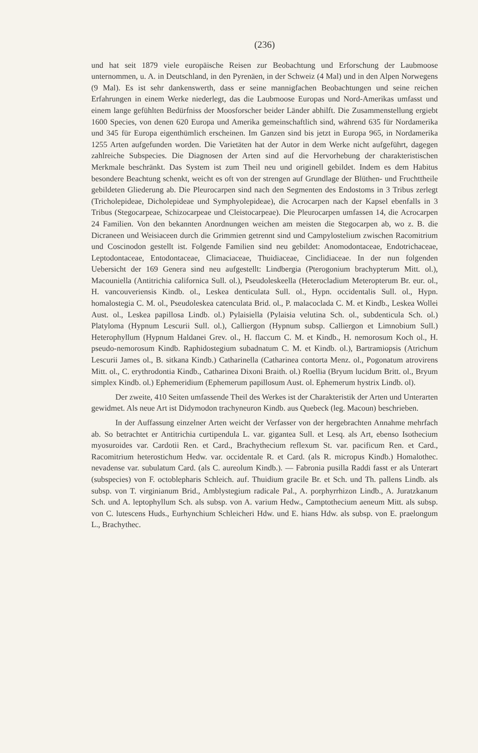(236)
und hat seit 1879 viele europäische Reisen zur Beobachtung und Erforschung der Laubmoose unternommen, u. A. in Deutschland, in den Pyrenäen, in der Schweiz (4 Mal) und in den Alpen Norwegens (9 Mal). Es ist sehr dankenswerth, dass er seine mannigfachen Beobachtungen und seine reichen Erfahrungen in einem Werke niederlegt, das die Laubmoose Europas und Nord-Amerikas umfasst und einem lange gefühlten Bedürfniss der Moosforscher beider Länder abhilft. Die Zusammenstellung ergiebt 1600 Species, von denen 620 Europa und Amerika gemeinschaftlich sind, während 635 für Nordamerika und 345 für Europa eigenthümlich erscheinen. Im Ganzen sind bis jetzt in Europa 965, in Nordamerika 1255 Arten aufgefunden worden. Die Varietäten hat der Autor in dem Werke nicht aufgeführt, dagegen zahlreiche Subspecies. Die Diagnosen der Arten sind auf die Hervorhebung der charakteristischen Merkmale beschränkt. Das System ist zum Theil neu und originell gebildet. Indem es dem Habitus besondere Beachtung schenkt, weicht es oft von der strengen auf Grundlage der Blüthen- und Fruchttheile gebildeten Gliederung ab. Die Pleurocarpen sind nach den Segmenten des Endostoms in 3 Tribus zerlegt (Tricholepideae, Dicholepideae und Symphyolepideae), die Acrocarpen nach der Kapsel ebenfalls in 3 Tribus (Stegocarpeae, Schizocarpeae und Cleistocarpeae). Die Pleurocarpen umfassen 14, die Acrocarpen 24 Familien. Von den bekannten Anordnungen weichen am meisten die Stegocarpen ab, wo z. B. die Dicraneen und Weisiaceen durch die Grimmien getrennt sind und Campylostelium zwischen Racomitrium und Coscinodon gestellt ist. Folgende Familien sind neu gebildet: Anomodontaceae, Endotrichaceae, Leptodontaceae, Entodontaceae, Climaciaceae, Thuidiaceae, Cinclidiaceae. In der nun folgenden Uebersicht der 169 Genera sind neu aufgestellt: Lindbergia (Pterogonium brachypterum Mitt. ol.), Macouniella (Antitrichia californica Sull. ol.), Pseudoleskeella (Heterocladium Meteropterum Br. eur. ol., H. vancouveriensis Kindb. ol., Leskea denticulata Sull. ol., Hypn. occidentalis Sull. ol., Hypn. homalostegia C. M. ol., Pseudoleskea catenculata Brid. ol., P. malacoclada C. M. et Kindb., Leskea Wollei Aust. ol., Leskea papillosa Lindb. ol.) Pylaisiella (Pylaisia velutina Sch. ol., subdenticula Sch. ol.) Platyloma (Hypnum Lescurii Sull. ol.), Calliergon (Hypnum subsp. Calliergon et Limnobium Sull.) Heterophyllum (Hypnum Haldanei Grev. ol., H. flaccum C. M. et Kindb., H. nemorosum Koch ol., H. pseudo-nemorosum Kindb. Raphidostegium subadnatum C. M. et Kindb. ol.), Bartramiopsis (Atrichum Lescurii James ol., B. sitkana Kindb.) Catharinella (Catharinea contorta Menz. ol., Pogonatum atrovirens Mitt. ol., C. erythrodontia Kindb., Catharinea Dixoni Braith. ol.) Roellia (Bryum lucidum Britt. ol., Bryum simplex Kindb. ol.) Ephemeridium (Ephemerum papillosum Aust. ol. Ephemerum hystrix Lindb. ol).
Der zweite, 410 Seiten umfassende Theil des Werkes ist der Charakteristik der Arten und Unterarten gewidmet. Als neue Art ist Didymodon trachyneuron Kindb. aus Quebeck (leg. Macoun) beschrieben.
In der Auffassung einzelner Arten weicht der Verfasser von der hergebrachten Annahme mehrfach ab. So betrachtet er Antitrichia curtipendula L. var. gigantea Sull. et Lesq. als Art, ebenso Isothecium myosuroides var. Cardotii Ren. et Card., Brachythecium reflexum St. var. pacificum Ren. et Card., Racomitrium heterostichum Hedw. var. occidentale R. et Card. (als R. micropus Kindb.) Homalothec. nevadense var. subulatum Card. (als C. aureolum Kindb.). — Fabronia pusilla Raddi fasst er als Unterart (subspecies) von F. octoblepharis Schleich. auf. Thuidium gracile Br. et Sch. und Th. pallens Lindb. als subsp. von T. virginianum Brid., Amblystegium radicale Pal., A. porphyrrhizon Lindb., A. Juratzkanum Sch. und A. leptophyllum Sch. als subsp. von A. varium Hedw., Camptothecium aeneum Mitt. als subsp. von C. lutescens Huds., Eurhynchium Schleicheri Hdw. und E. hians Hdw. als subsp. von E. praelongum L., Brachythec.